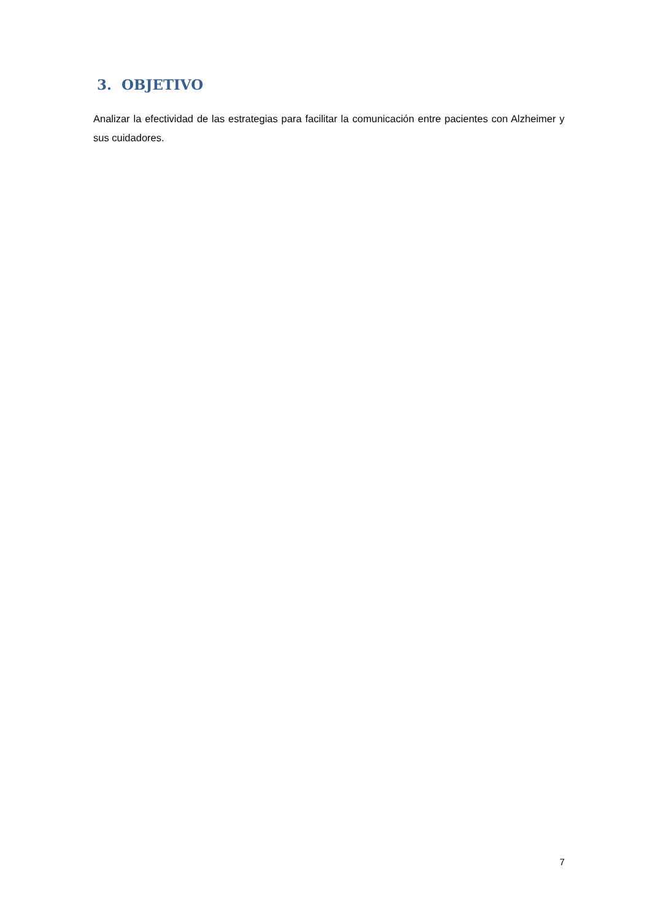3. OBJETIVO
Analizar la efectividad de las estrategias para facilitar la comunicación entre pacientes con Alzheimer y sus cuidadores.
7